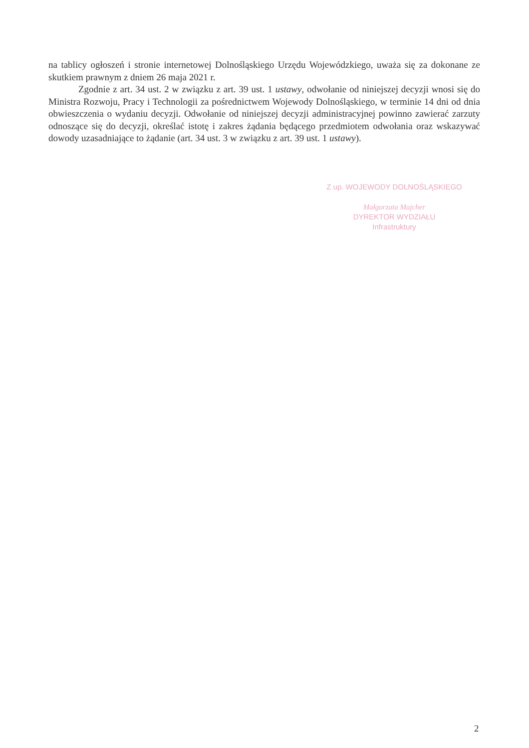na tablicy ogłoszeń i stronie internetowej Dolnośląskiego Urzędu Wojewódzkiego, uważa się za dokonane ze skutkiem prawnym z dniem 26 maja 2021 r.
Zgodnie z art. 34 ust. 2 w związku z art. 39 ust. 1 ustawy, odwołanie od niniejszej decyzji wnosi się do Ministra Rozwoju, Pracy i Technologii za pośrednictwem Wojewody Dolnośląskiego, w terminie 14 dni od dnia obwieszczenia o wydaniu decyzji. Odwołanie od niniejszej decyzji administracyjnej powinno zawierać zarzuty odnoszące się do decyzji, określać istotę i zakres żądania będącego przedmiotem odwołania oraz wskazywać dowody uzasadniające to żądanie (art. 34 ust. 3 w związku z art. 39 ust. 1 ustawy).
Z up. WOJEWODY DOLNOŚLĄSKIEGO
Małgorzata Majcher
DYREKTOR WYDZIAŁU
Infrastruktury
2